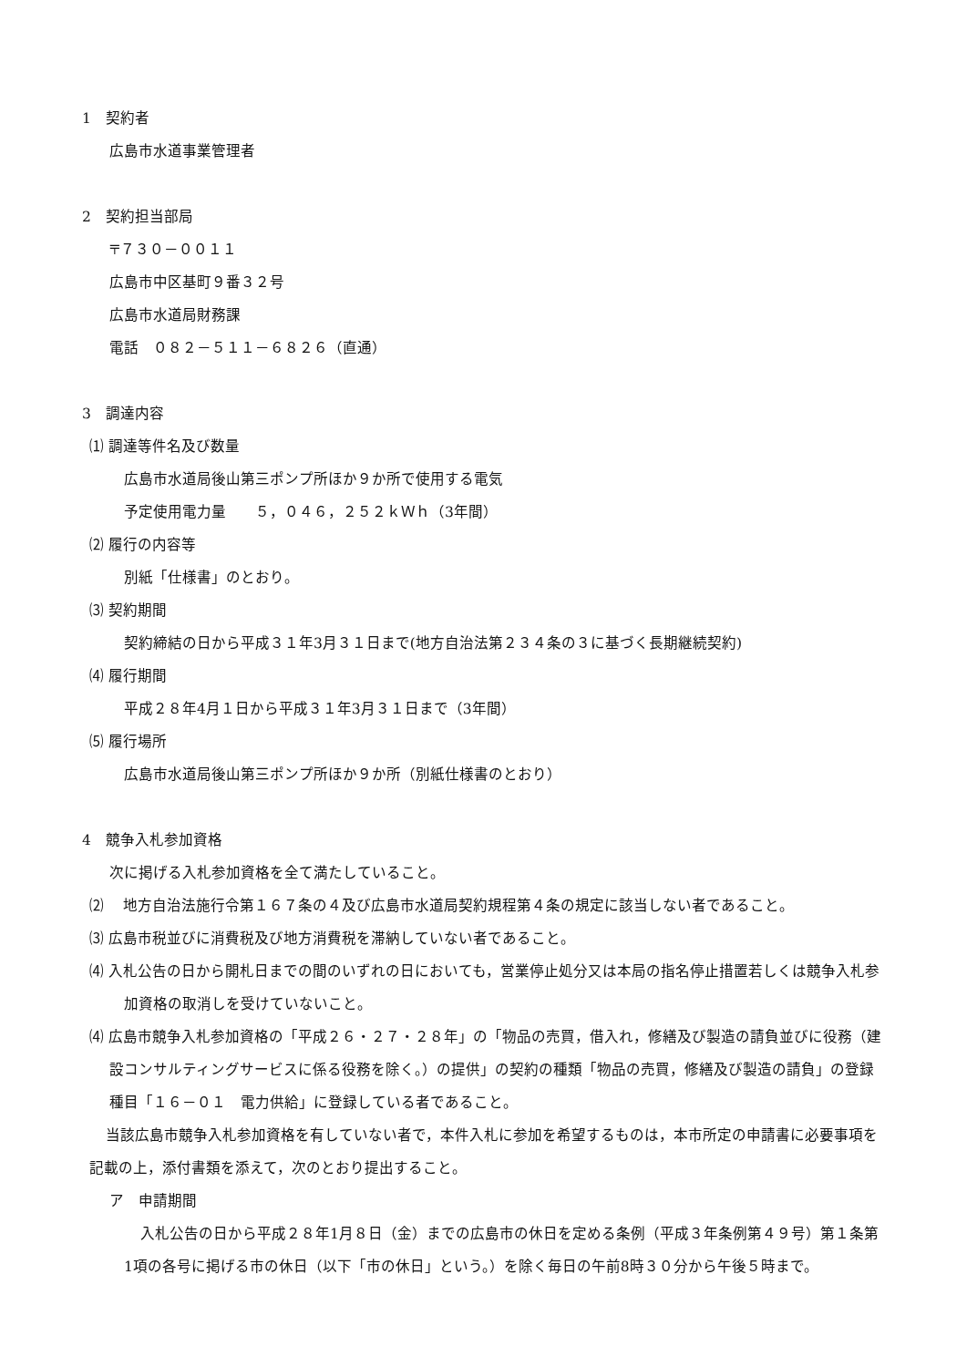1　契約者
広島市水道事業管理者
2　契約担当部局
〒７３０－００１１
広島市中区基町９番３２号
広島市水道局財務課
電話　０８２－５１１－６８２６（直通）
3　調達内容
⑴ 調達等件名及び数量
広島市水道局後山第三ポンプ所ほか９か所で使用する電気
予定使用電力量　　５，０４６，２５２ｋＷｈ（3年間）
⑵ 履行の内容等
別紙「仕様書」のとおり。
⑶ 契約期間
契約締結の日から平成３１年3月３１日まで(地方自治法第２３４条の３に基づく長期継続契約)
⑷ 履行期間
平成２８年4月１日から平成３１年3月３１日まで（3年間）
⑸ 履行場所
広島市水道局後山第三ポンプ所ほか９か所（別紙仕様書のとおり）
4　競争入札参加資格
次に掲げる入札参加資格を全て満たしていること。
⑵　 地方自治法施行令第１６７条の４及び広島市水道局契約規程第４条の規定に該当しない者であること。
⑶ 広島市税並びに消費税及び地方消費税を滞納していない者であること。
⑷ 入札公告の日から開札日までの間のいずれの日においても，営業停止処分又は本局の指名停止措置若しくは競争入札参加資格の取消しを受けていないこと。
⑷ 広島市競争入札参加資格の「平成２６・２７・２８年」の「物品の売買，借入れ，修繕及び製造の請負並びに役務（建設コンサルティングサービスに係る役務を除く。）の提供」の契約の種類「物品の売買，修繕及び製造の請負」の登録種目「１６－０１　電力供給」に登録している者であること。
当該広島市競争入札参加資格を有していない者で，本件入札に参加を希望するものは，本市所定の申請書に必要事項を記載の上，添付書類を添えて，次のとおり提出すること。
ア　申請期間
入札公告の日から平成２８年1月８日（金）までの広島市の休日を定める条例（平成３年条例第４９号）第１条第1項の各号に掲げる市の休日（以下「市の休日」という。）を除く毎日の午前8時３０分から午後５時まで。